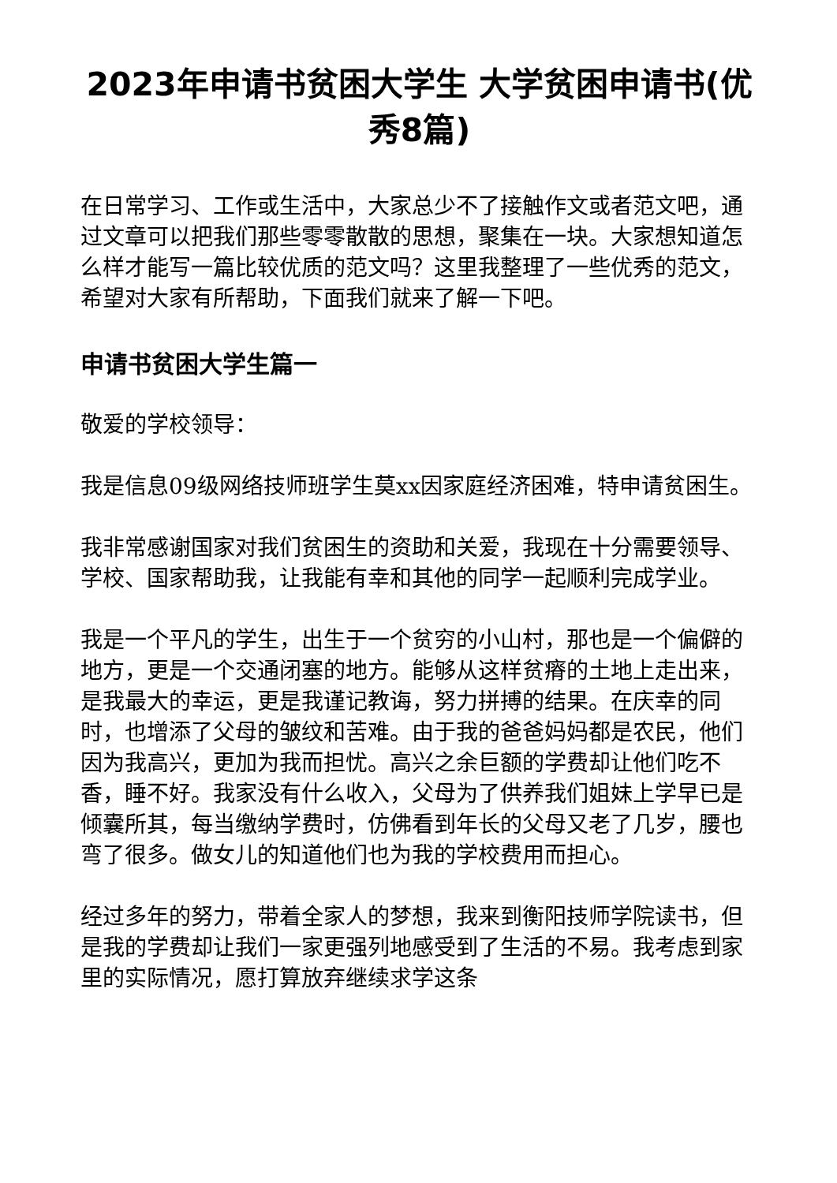2023年申请书贫困大学生 大学贫困申请书(优秀8篇)
在日常学习、工作或生活中，大家总少不了接触作文或者范文吧，通过文章可以把我们那些零零散散的思想，聚集在一块。大家想知道怎么样才能写一篇比较优质的范文吗？这里我整理了一些优秀的范文，希望对大家有所帮助，下面我们就来了解一下吧。
申请书贫困大学生篇一
敬爱的学校领导：
我是信息09级网络技师班学生莫xx因家庭经济困难，特申请贫困生。
我非常感谢国家对我们贫困生的资助和关爱，我现在十分需要领导、学校、国家帮助我，让我能有幸和其他的同学一起顺利完成学业。
我是一个平凡的学生，出生于一个贫穷的小山村，那也是一个偏僻的地方，更是一个交通闭塞的地方。能够从这样贫瘠的土地上走出来，是我最大的幸运，更是我谨记教诲，努力拼搏的结果。在庆幸的同时，也增添了父母的皱纹和苦难。由于我的爸爸妈妈都是农民，他们因为我高兴，更加为我而担忧。高兴之余巨额的学费却让他们吃不香，睡不好。我家没有什么收入，父母为了供养我们姐妹上学早已是倾囊所其，每当缴纳学费时，仿佛看到年长的父母又老了几岁，腰也弯了很多。做女儿的知道他们也为我的学校费用而担心。
经过多年的努力，带着全家人的梦想，我来到衡阳技师学院读书，但是我的学费却让我们一家更强列地感受到了生活的不易。我考虑到家里的实际情况，愿打算放弃继续求学这条